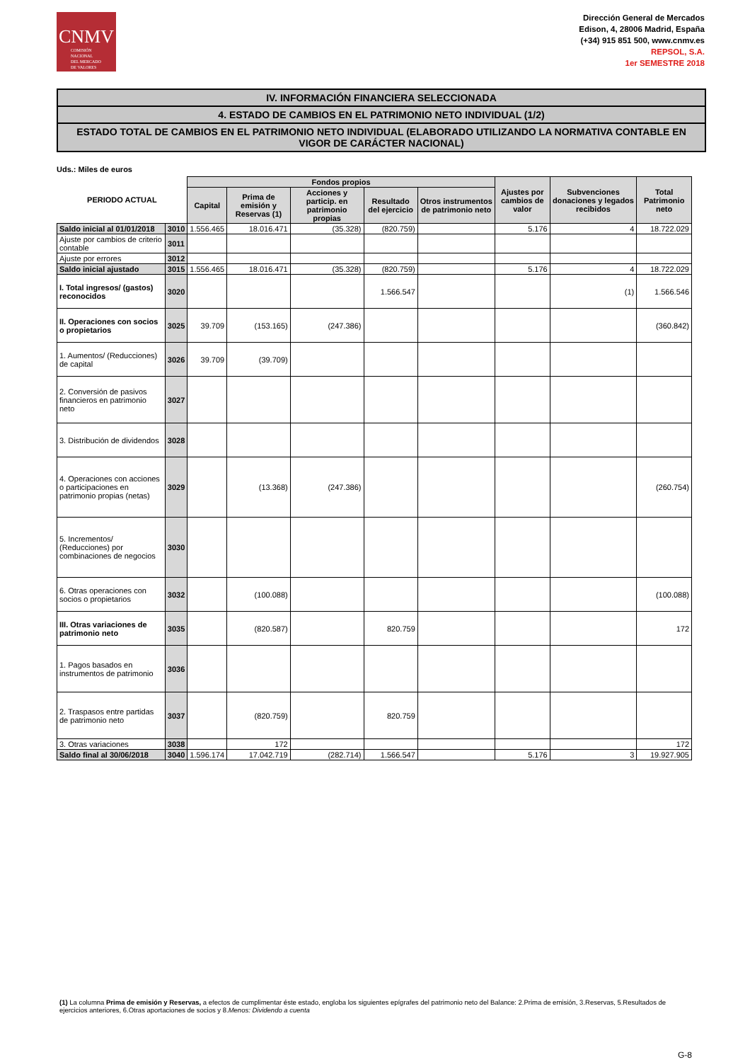CNMV
COMISIÓN
NACIONAL
DEL MERCADO
DE VALORES
Dirección General de Mercados
Edison, 4, 28006 Madrid, España
(+34) 915 851 500, www.cnmv.es
REPSOL, S.A.
1er SEMESTRE 2018
IV. INFORMACIÓN FINANCIERA SELECCIONADA
4. ESTADO DE CAMBIOS EN EL PATRIMONIO NETO INDIVIDUAL (1/2)
ESTADO TOTAL DE CAMBIOS EN EL PATRIMONIO NETO INDIVIDUAL (ELABORADO UTILIZANDO LA NORMATIVA CONTABLE EN VIGOR DE CARÁCTER NACIONAL)
Uds.: Miles de euros
| PERIODO ACTUAL | | Fondos propios | | | | | Ajustes por cambios de valor | Subvenciones donaciones y legados recibidos | Total Patrimonio neto |
| --- | --- | --- | --- | --- | --- | --- | --- | --- | --- |
| | | Capital | Prima de emisión y Reservas (1) | Acciones y particip. en patrimonio propias | Resultado del ejercicio | Otros instrumentos de patrimonio neto | | | |
| Saldo inicial al 01/01/2018 | 3010 | 1.556.465 | 18.016.471 | (35.328) | (820.759) | | 5.176 | 4 | 18.722.029 |
| Ajuste por cambios de criterio contable | 3011 | | | | | | | | |
| Ajuste por errores | 3012 | | | | | | | | |
| Saldo inicial ajustado | 3015 | 1.556.465 | 18.016.471 | (35.328) | (820.759) | | 5.176 | 4 | 18.722.029 |
| I. Total ingresos/ (gastos) reconocidos | 3020 | | | | 1.566.547 | | | (1) | 1.566.546 |
| II. Operaciones con socios o propietarios | 3025 | 39.709 | (153.165) | (247.386) | | | | | (360.842) |
| 1. Aumentos/ (Reducciones) de capital | 3026 | 39.709 | (39.709) | | | | | | |
| 2. Conversión de pasivos financieros en patrimonio neto | 3027 | | | | | | | | |
| 3. Distribución de dividendos | 3028 | | | | | | | | |
| 4. Operaciones con acciones o participaciones en patrimonio propias (netas) | 3029 | | (13.368) | (247.386) | | | | | (260.754) |
| 5. Incrementos/ (Reducciones) por combinaciones de negocios | 3030 | | | | | | | | |
| 6. Otras operaciones con socios o propietarios | 3032 | | (100.088) | | | | | | (100.088) |
| III. Otras variaciones de patrimonio neto | 3035 | | (820.587) | | 820.759 | | | | 172 |
| 1. Pagos basados en instrumentos de patrimonio | 3036 | | | | | | | | |
| 2. Traspasos entre partidas de patrimonio neto | 3037 | | (820.759) | | 820.759 | | | | |
| 3. Otras variaciones | 3038 | | 172 | | | | | | 172 |
| Saldo final al 30/06/2018 | 3040 | 1.596.174 | 17.042.719 | (282.714) | 1.566.547 | | 5.176 | 3 | 19.927.905 |
(1) La columna Prima de emisión y Reservas, a efectos de cumplimentar éste estado, engloba los siguientes epígrafes del patrimonio neto del Balance: 2.Prima de emisión, 3.Reservas, 5.Resultados de ejercicios anteriores, 6.Otras aportaciones de socios y 8.Menos: Dividendo a cuenta
G-8